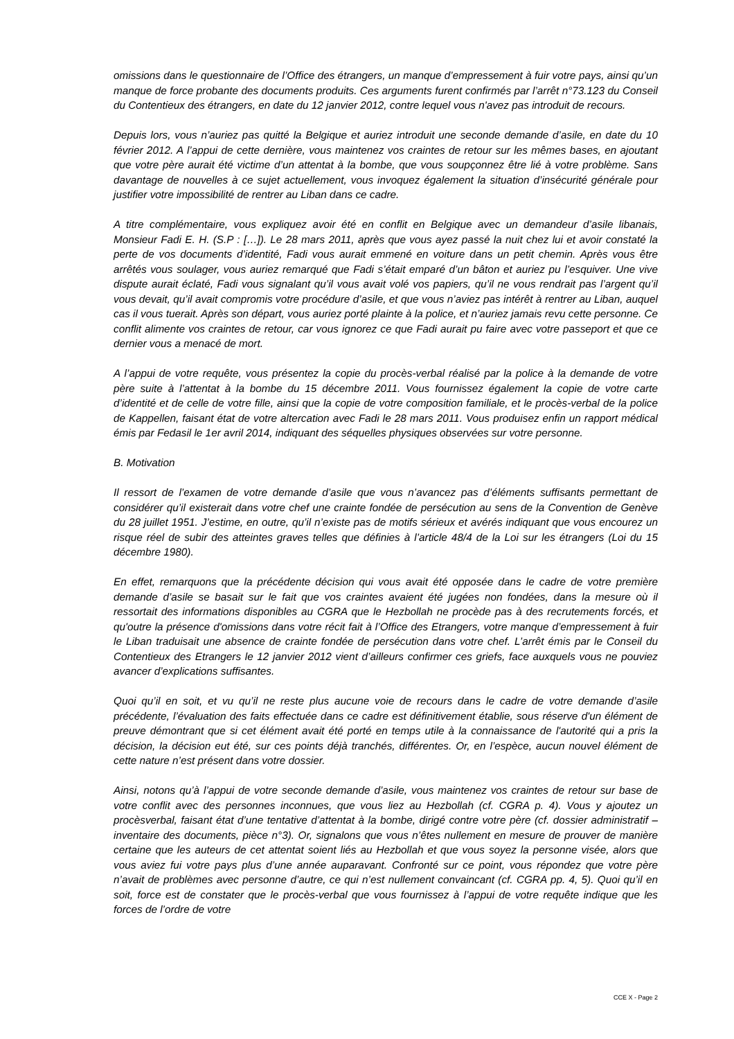omissions dans le questionnaire de l’Office des étrangers, un manque d’empressement à fuir votre pays, ainsi qu’un manque de force probante des documents produits. Ces arguments furent confirmés par l’arrêt n°73.123 du Conseil du Contentieux des étrangers, en date du 12 janvier 2012, contre lequel vous n'avez pas introduit de recours.
Depuis lors, vous n’auriez pas quitté la Belgique et auriez introduit une seconde demande d’asile, en date du 10 février 2012. A l’appui de cette dernière, vous maintenez vos craintes de retour sur les mêmes bases, en ajoutant que votre père aurait été victime d’un attentat à la bombe, que vous soupçonnez être lié à votre problème. Sans davantage de nouvelles à ce sujet actuellement, vous invoquez également la situation d’insécurité générale pour justifier votre impossibilité de rentrer au Liban dans ce cadre.
A titre complémentaire, vous expliquez avoir été en conflit en Belgique avec un demandeur d’asile libanais, Monsieur Fadi E. H. (S.P : […]). Le 28 mars 2011, après que vous ayez passé la nuit chez lui et avoir constaté la perte de vos documents d’identité, Fadi vous aurait emmené en voiture dans un petit chemin. Après vous être arrêtés vous soulager, vous auriez remarqué que Fadi s’était emparé d’un bâton et auriez pu l’esquiver. Une vive dispute aurait éclaté, Fadi vous signalant qu’il vous avait volé vos papiers, qu’il ne vous rendrait pas l’argent qu’il vous devait, qu’il avait compromis votre procédure d’asile, et que vous n’aviez pas intérêt à rentrer au Liban, auquel cas il vous tuerait. Après son départ, vous auriez porté plainte à la police, et n’auriez jamais revu cette personne. Ce conflit alimente vos craintes de retour, car vous ignorez ce que Fadi aurait pu faire avec votre passeport et que ce dernier vous a menacé de mort.
A l’appui de votre requête, vous présentez la copie du procès-verbal réalisé par la police à la demande de votre père suite à l’attentat à la bombe du 15 décembre 2011. Vous fournissez également la copie de votre carte d’identité et de celle de votre fille, ainsi que la copie de votre composition familiale, et le procès-verbal de la police de Kappellen, faisant état de votre altercation avec Fadi le 28 mars 2011. Vous produisez enfin un rapport médical émis par Fedasil le 1er avril 2014, indiquant des séquelles physiques observées sur votre personne.
B. Motivation
Il ressort de l’examen de votre demande d’asile que vous n’avancez pas d’éléments suffisants permettant de considérer qu’il existerait dans votre chef une crainte fondée de persécution au sens de la Convention de Genève du 28 juillet 1951. J’estime, en outre, qu’il n’existe pas de motifs sérieux et avérés indiquant que vous encourez un risque réel de subir des atteintes graves telles que définies à l’article 48/4 de la Loi sur les étrangers (Loi du 15 décembre 1980).
En effet, remarquons que la précédente décision qui vous avait été opposée dans le cadre de votre première demande d’asile se basait sur le fait que vos craintes avaient été jugées non fondées, dans la mesure où il ressortait des informations disponibles au CGRA que le Hezbollah ne procède pas à des recrutements forcés, et qu'outre la présence d'omissions dans votre récit fait à l’Office des Etrangers, votre manque d’empressement à fuir le Liban traduisait une absence de crainte fondée de persécution dans votre chef. L’arrêt émis par le Conseil du Contentieux des Etrangers le 12 janvier 2012 vient d’ailleurs confirmer ces griefs, face auxquels vous ne pouviez avancer d’explications suffisantes.
Quoi qu’il en soit, et vu qu’il ne reste plus aucune voie de recours dans le cadre de votre demande d’asile précédente, l’évaluation des faits effectuée dans ce cadre est définitivement établie, sous réserve d'un élément de preuve démontrant que si cet élément avait été porté en temps utile à la connaissance de l'autorité qui a pris la décision, la décision eut été, sur ces points déjà tranchés, différentes. Or, en l’espèce, aucun nouvel élément de cette nature n’est présent dans votre dossier.
Ainsi, notons qu’à l’appui de votre seconde demande d’asile, vous maintenez vos craintes de retour sur base de votre conflit avec des personnes inconnues, que vous liez au Hezbollah (cf. CGRA p. 4). Vous y ajoutez un procèsverbal, faisant état d’une tentative d’attentat à la bombe, dirigé contre votre père (cf. dossier administratif – inventaire des documents, pièce n°3). Or, signalons que vous n’êtes nullement en mesure de prouver de manière certaine que les auteurs de cet attentat soient liés au Hezbollah et que vous soyez la personne visée, alors que vous aviez fui votre pays plus d’une année auparavant. Confronté sur ce point, vous répondez que votre père n’avait de problèmes avec personne d’autre, ce qui n’est nullement convaincant (cf. CGRA pp. 4, 5). Quoi qu’il en soit, force est de constater que le procès-verbal que vous fournissez à l’appui de votre requête indique que les forces de l’ordre de votre
CCE X - Page 2